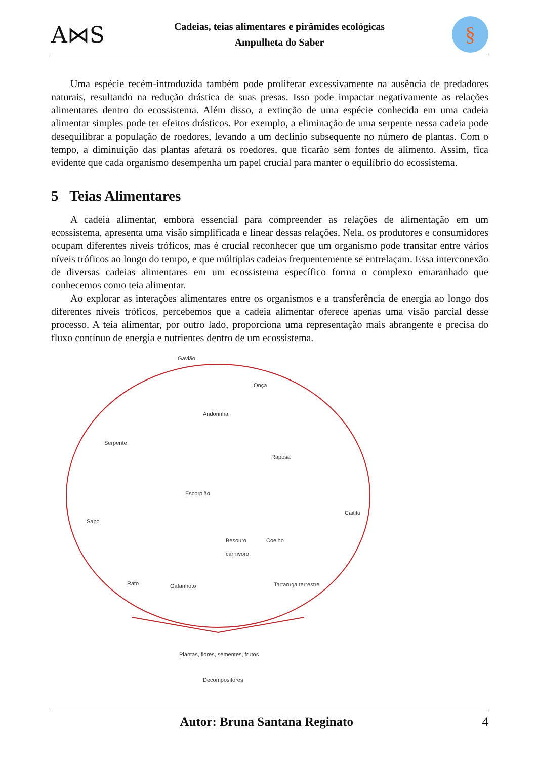A⋈S
Cadeias, teias alimentares e pirâmides ecológicas
Ampulheta do Saber
§
Uma espécie recém-introduzida também pode proliferar excessivamente na ausência de predadores naturais, resultando na redução drástica de suas presas. Isso pode impactar negativamente as relações alimentares dentro do ecossistema. Além disso, a extinção de uma espécie conhecida em uma cadeia alimentar simples pode ter efeitos drásticos. Por exemplo, a eliminação de uma serpente nessa cadeia pode desequilibrar a população de roedores, levando a um declínio subsequente no número de plantas. Com o tempo, a diminuição das plantas afetará os roedores, que ficarão sem fontes de alimento. Assim, fica evidente que cada organismo desempenha um papel crucial para manter o equilíbrio do ecossistema.
5 Teias Alimentares
A cadeia alimentar, embora essencial para compreender as relações de alimentação em um ecossistema, apresenta uma visão simplificada e linear dessas relações. Nela, os produtores e consumidores ocupam diferentes níveis tróficos, mas é crucial reconhecer que um organismo pode transitar entre vários níveis tróficos ao longo do tempo, e que múltiplas cadeias frequentemente se entrelaçam. Essa interconexão de diversas cadeias alimentares em um ecossistema específico forma o complexo emaranhado que conhecemos como teia alimentar.
Ao explorar as interações alimentares entre os organismos e a transferência de energia ao longo dos diferentes níveis tróficos, percebemos que a cadeia alimentar oferece apenas uma visão parcial desse processo. A teia alimentar, por outro lado, proporciona uma representação mais abrangente e precisa do fluxo contínuo de energia e nutrientes dentro de um ecossistema.
Gavião
Onça
Andorinha
Serpente
Raposa
Escorpião
Caititu
Sapo
Besouro
carnívoro
Coelho
Rato Gafanhoto Tartaruga terrestre
Plantas, flores, sementes, frutos
Decompositores
Autor: Bruna Santana Reginato 4